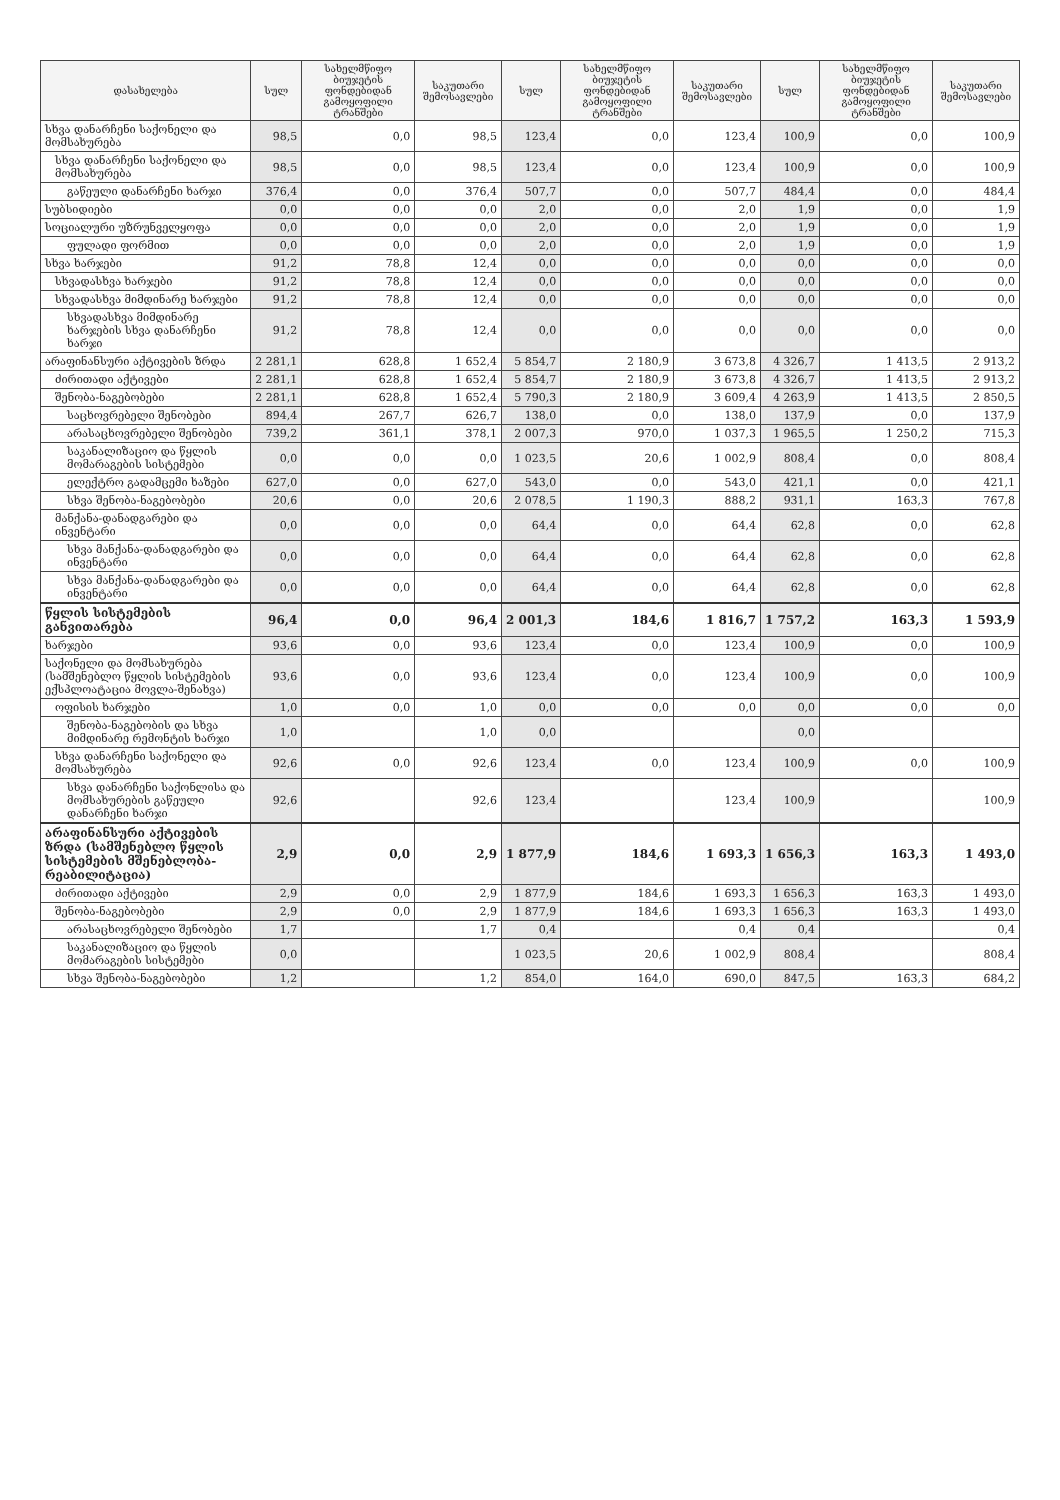| დასახელება | სულ | სახელმწიფო ბიუჯეტის ფონდებიდან გამოყოფილი ტრანშები | საკუთარი შემოსავლები | სულ | სახელმწიფო ბიუჯეტის ფონდებიდან გამოყოფილი ტრანშები | საკუთარი შემოსავლები | სულ | სახელმწიფო ბიუჯეტის ფონდებიდან გამოყოფილი ტრანშები | საკუთარი შემოსავლები |
| --- | --- | --- | --- | --- | --- | --- | --- | --- | --- |
| სხვა დანარჩენი საქონელი და მომსახურება | 98,5 | 0,0 | 98,5 | 123,4 | 0,0 | 123,4 | 100,9 | 0,0 | 100,9 |
| სხვა დანარჩენი საქონელი და მომსახურება | 98,5 | 0,0 | 98,5 | 123,4 | 0,0 | 123,4 | 100,9 | 0,0 | 100,9 |
| გაწეული დანარჩენი ხარჯი | 376,4 | 0,0 | 376,4 | 507,7 | 0,0 | 507,7 | 484,4 | 0,0 | 484,4 |
| სუბსიდიები | 0,0 | 0,0 | 0,0 | 2,0 | 0,0 | 2,0 | 1,9 | 0,0 | 1,9 |
| სოციალური უზრუნველყოფა | 0,0 | 0,0 | 0,0 | 2,0 | 0,0 | 2,0 | 1,9 | 0,0 | 1,9 |
| ფულადი ფორმით | 0,0 | 0,0 | 0,0 | 2,0 | 0,0 | 2,0 | 1,9 | 0,0 | 1,9 |
| სხვა ხარჯები | 91,2 | 78,8 | 12,4 | 0,0 | 0,0 | 0,0 | 0,0 | 0,0 | 0,0 |
| სხვადასხვა ხარჯები | 91,2 | 78,8 | 12,4 | 0,0 | 0,0 | 0,0 | 0,0 | 0,0 | 0,0 |
| სხვადასხვა მიმდინარე ხარჯები | 91,2 | 78,8 | 12,4 | 0,0 | 0,0 | 0,0 | 0,0 | 0,0 | 0,0 |
| სხვადასხვა მიმდინარე ხარჯების სხვა დანარჩენი ხარჯი | 91,2 | 78,8 | 12,4 | 0,0 | 0,0 | 0,0 | 0,0 | 0,0 | 0,0 |
| არაფინანსური აქტივების ზრდა | 2 281,1 | 628,8 | 1 652,4 | 5 854,7 | 2 180,9 | 3 673,8 | 4 326,7 | 1 413,5 | 2 913,2 |
| ძირითადი აქტივები | 2 281,1 | 628,8 | 1 652,4 | 5 854,7 | 2 180,9 | 3 673,8 | 4 326,7 | 1 413,5 | 2 913,2 |
| შენობა-ნაგებობები | 2 281,1 | 628,8 | 1 652,4 | 5 790,3 | 2 180,9 | 3 609,4 | 4 263,9 | 1 413,5 | 2 850,5 |
| საცხოვრებელი შენობები | 894,4 | 267,7 | 626,7 | 138,0 | 0,0 | 138,0 | 137,9 | 0,0 | 137,9 |
| არასაცხოვრებელი შენობები | 739,2 | 361,1 | 378,1 | 2 007,3 | 970,0 | 1 037,3 | 1 965,5 | 1 250,2 | 715,3 |
| საკანალიზაციო და წყლის მომარაგების სისტემები | 0,0 | 0,0 | 0,0 | 1 023,5 | 20,6 | 1 002,9 | 808,4 | 0,0 | 808,4 |
| ელექტრო გადამცემი ხაზები | 627,0 | 0,0 | 627,0 | 543,0 | 0,0 | 543,0 | 421,1 | 0,0 | 421,1 |
| სხვა შენობა-ნაგებობები | 20,6 | 0,0 | 20,6 | 2 078,5 | 1 190,3 | 888,2 | 931,1 | 163,3 | 767,8 |
| მანქანა-დანადგარები და ინვენტარი | 0,0 | 0,0 | 0,0 | 64,4 | 0,0 | 64,4 | 62,8 | 0,0 | 62,8 |
| სხვა მანქანა-დანადგარები და ინვენტარი | 0,0 | 0,0 | 0,0 | 64,4 | 0,0 | 64,4 | 62,8 | 0,0 | 62,8 |
| სხვა მანქანა-დანადგარები და ინვენტარი | 0,0 | 0,0 | 0,0 | 64,4 | 0,0 | 64,4 | 62,8 | 0,0 | 62,8 |
| წყლის სისტემების განვითარება | 96,4 | 0,0 | 96,4 | 2 001,3 | 184,6 | 1 816,7 | 1 757,2 | 163,3 | 1 593,9 |
| ხარჯები | 93,6 | 0,0 | 93,6 | 123,4 | 0,0 | 123,4 | 100,9 | 0,0 | 100,9 |
| საქონელი და მომსახურება (სამშენებლო წყლის სისტემების ექსპლოატაცია მოვლა-შენახვა) | 93,6 | 0,0 | 93,6 | 123,4 | 0,0 | 123,4 | 100,9 | 0,0 | 100,9 |
| ოფისის ხარჯები | 1,0 | 0,0 | 1,0 | 0,0 | 0,0 | 0,0 | 0,0 | 0,0 | 0,0 |
| შენობა-ნაგებობის და სხვა მიმდინარე რემონტის ხარჯი | 1,0 | | 1,0 | 0,0 | | | 0,0 | | |
| სხვა დანარჩენი საქონელი და მომსახურება | 92,6 | 0,0 | 92,6 | 123,4 | 0,0 | 123,4 | 100,9 | 0,0 | 100,9 |
| სხვა დანარჩენი საქონლისა და მომსახურების გაწეული დანარჩენი ხარჯი | 92,6 | | 92,6 | 123,4 | | 123,4 | 100,9 | | 100,9 |
| არაფინანსური აქტივების ზრდა (სამშენებლო წყლის სისტემების მშენებლობა-რეაბილიტაცია) | 2,9 | 0,0 | 2,9 | 1 877,9 | 184,6 | 1 693,3 | 1 656,3 | 163,3 | 1 493,0 |
| ძირითადი აქტივები | 2,9 | 0,0 | 2,9 | 1 877,9 | 184,6 | 1 693,3 | 1 656,3 | 163,3 | 1 493,0 |
| შენობა-ნაგებობები | 2,9 | 0,0 | 2,9 | 1 877,9 | 184,6 | 1 693,3 | 1 656,3 | 163,3 | 1 493,0 |
| არასაცხოვრებელი შენობები | 1,7 | | 1,7 | 0,4 | | 0,4 | 0,4 | | 0,4 |
| საკანალიზაციო და წყლის მომარაგების სისტემები | 0,0 | | | 1 023,5 | 20,6 | 1 002,9 | 808,4 | | 808,4 |
| სხვა შენობა-ნაგებობები | 1,2 | | 1,2 | 854,0 | 164,0 | 690,0 | 847,5 | 163,3 | 684,2 |